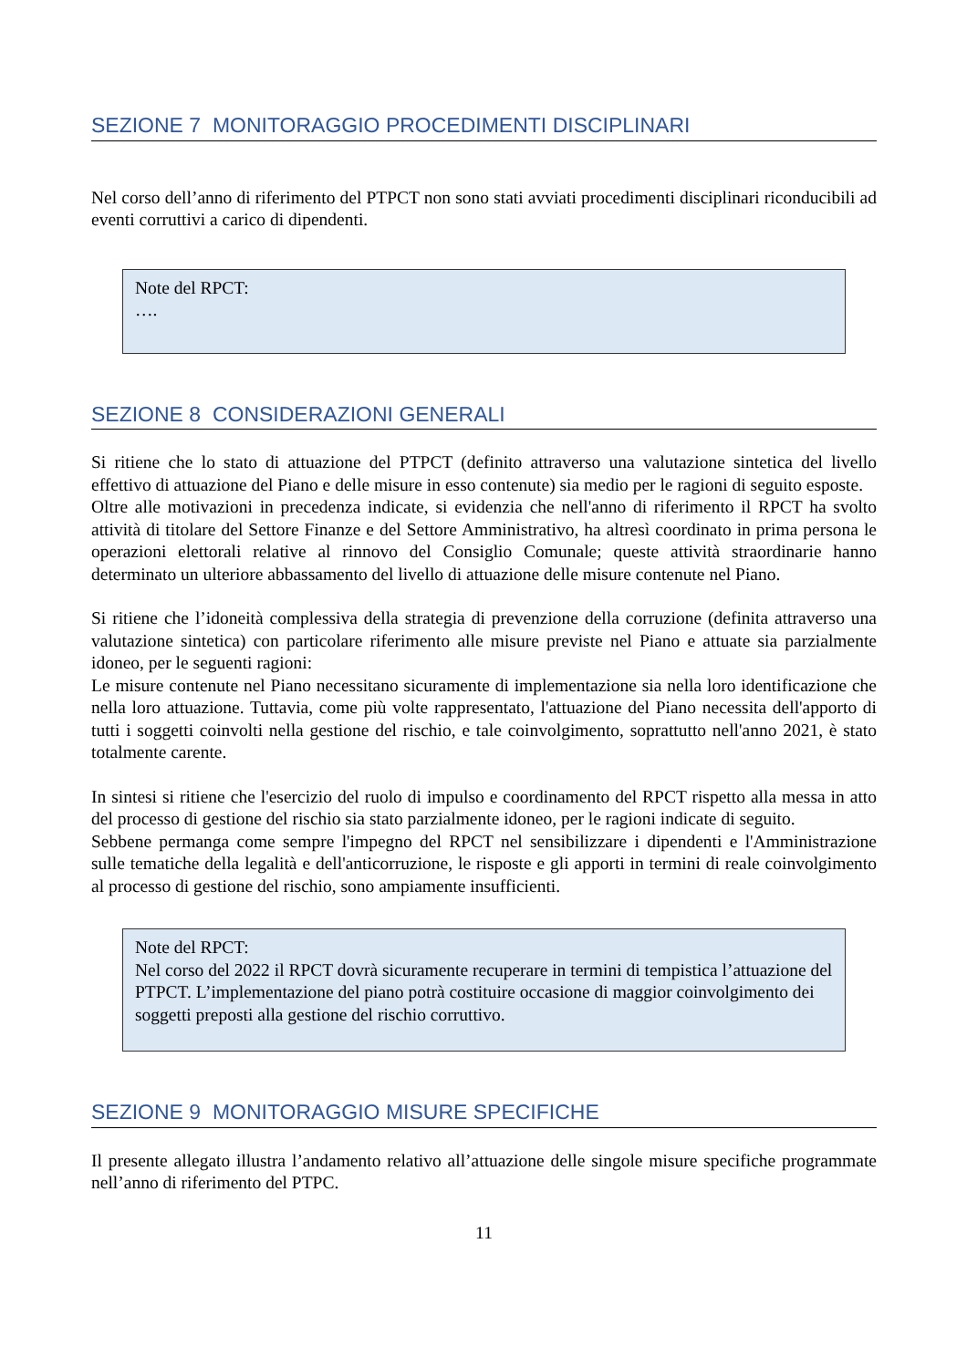SEZIONE 7 MONITORAGGIO PROCEDIMENTI DISCIPLINARI
Nel corso dell’anno di riferimento del PTPCT non sono stati avviati procedimenti disciplinari riconducibili ad eventi corruttivi a carico di dipendenti.
Note del RPCT:
….
SEZIONE 8 CONSIDERAZIONI GENERALI
Si ritiene che lo stato di attuazione del PTPCT (definito attraverso una valutazione sintetica del livello effettivo di attuazione del Piano e delle misure in esso contenute) sia medio per le ragioni di seguito esposte.
Oltre alle motivazioni in precedenza indicate, si evidenzia che nell'anno di riferimento il RPCT ha svolto attività di titolare del Settore Finanze e del Settore Amministrativo, ha altresì coordinato in prima persona le operazioni elettorali relative al rinnovo del Consiglio Comunale; queste attività straordinarie hanno determinato un ulteriore abbassamento del livello di attuazione delle misure contenute nel Piano.
Si ritiene che l’idoneità complessiva della strategia di prevenzione della corruzione (definita attraverso una valutazione sintetica) con particolare riferimento alle misure previste nel Piano e attuate sia parzialmente idoneo, per le seguenti ragioni:
Le misure contenute nel Piano necessitano sicuramente di implementazione sia nella loro identificazione che nella loro attuazione. Tuttavia, come più volte rappresentato, l'attuazione del Piano necessita dell'apporto di tutti i soggetti coinvolti nella gestione del rischio, e tale coinvolgimento, soprattutto nell'anno 2021, è stato totalmente carente.
In sintesi si ritiene che l'esercizio del ruolo di impulso e coordinamento del RPCT rispetto alla messa in atto del processo di gestione del rischio sia stato parzialmente idoneo, per le ragioni indicate di seguito.
Sebbene permanga come sempre l'impegno del RPCT nel sensibilizzare i dipendenti e l'Amministrazione sulle tematiche della legalità e dell'anticorruzione, le risposte e gli apporti in termini di reale coinvolgimento al processo di gestione del rischio, sono ampiamente insufficienti.
Note del RPCT:
Nel corso del 2022 il RPCT dovrà sicuramente recuperare in termini di tempistica l’attuazione del PTPCT. L’implementazione del piano potrà costituire occasione di maggior coinvolgimento dei soggetti preposti alla gestione del rischio corruttivo.
SEZIONE 9 MONITORAGGIO MISURE SPECIFICHE
Il presente allegato illustra l’andamento relativo all’attuazione delle singole misure specifiche programmate nell’anno di riferimento del PTPC.
11